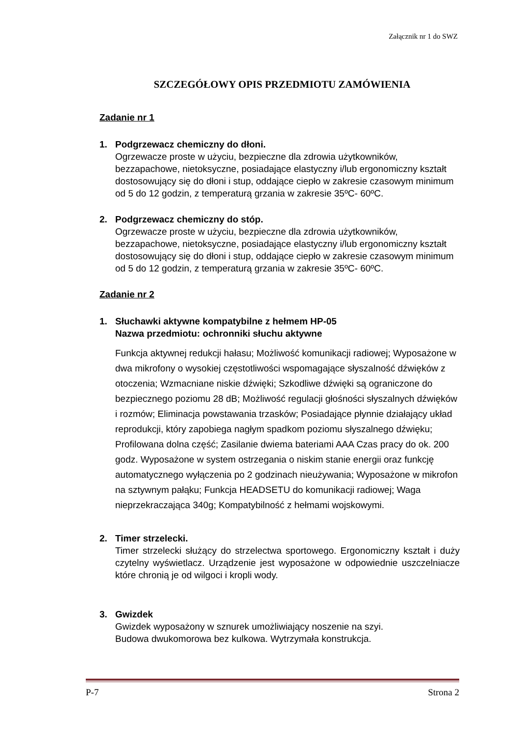Załącznik nr 1 do SWZ
SZCZEGÓŁOWY OPIS PRZEDMIOTU ZAMÓWIENIA
Zadanie nr 1
1. Podgrzewacz chemiczny do dłoni.
Ogrzewacze proste w użyciu, bezpieczne dla zdrowia użytkowników, bezzapachowe, nietoksyczne, posiadające elastyczny i/lub ergonomiczny kształt dostosowujący się do dłoni i stup, oddające ciepło w zakresie czasowym minimum od 5 do 12 godzin, z temperaturą grzania w zakresie 35ºC- 60ºC.
2. Podgrzewacz chemiczny do stóp.
Ogrzewacze proste w użyciu, bezpieczne dla zdrowia użytkowników, bezzapachowe, nietoksyczne, posiadające elastyczny i/lub ergonomiczny kształt dostosowujący się do dłoni i stup, oddające ciepło w zakresie czasowym minimum od 5 do 12 godzin, z temperaturą grzania w zakresie 35ºC- 60ºC.
Zadanie nr 2
1. Słuchawki aktywne kompatybilne z hełmem HP-05
Nazwa przedmiotu: ochronniki słuchu aktywne
Funkcja aktywnej redukcji hałasu; Możliwość komunikacji radiowej; Wyposażone w dwa mikrofony o wysokiej częstotliwości wspomagające słyszalność dźwięków z otoczenia; Wzmacniane niskie dźwięki; Szkodliwe dźwięki są ograniczone do bezpiecznego poziomu 28 dB; Możliwość regulacji głośności słyszalnych dźwięków i rozmów; Eliminacja powstawania trzasków; Posiadające płynnie działający układ reprodukcji, który zapobiega nagłym spadkom poziomu słyszalnego dźwięku; Profilowana dolna część; Zasilanie dwiema bateriami AAA Czas pracy do ok. 200 godz. Wyposażone w system ostrzegania o niskim stanie energii oraz funkcję automatycznego wyłączenia po 2 godzinach nieużywania; Wyposażone w mikrofon na sztywnym pałąku; Funkcja HEADSETU do komunikacji radiowej; Waga nieprzekraczająca 340g; Kompatybilność z hełmami wojskowymi.
2. Timer strzelecki.
Timer strzelecki służący do strzelectwa sportowego. Ergonomiczny kształt i duży czytelny wyświetlacz. Urządzenie jest wyposażone w odpowiednie uszczelniacze które chronią je od wilgoci i kropli wody.
3. Gwizdek
Gwizdek wyposażony w sznurek umożliwiający noszenie na szyi.
Budowa dwukomorowa bez kulkowa. Wytrzymała konstrukcja.
P-7 Strona 2